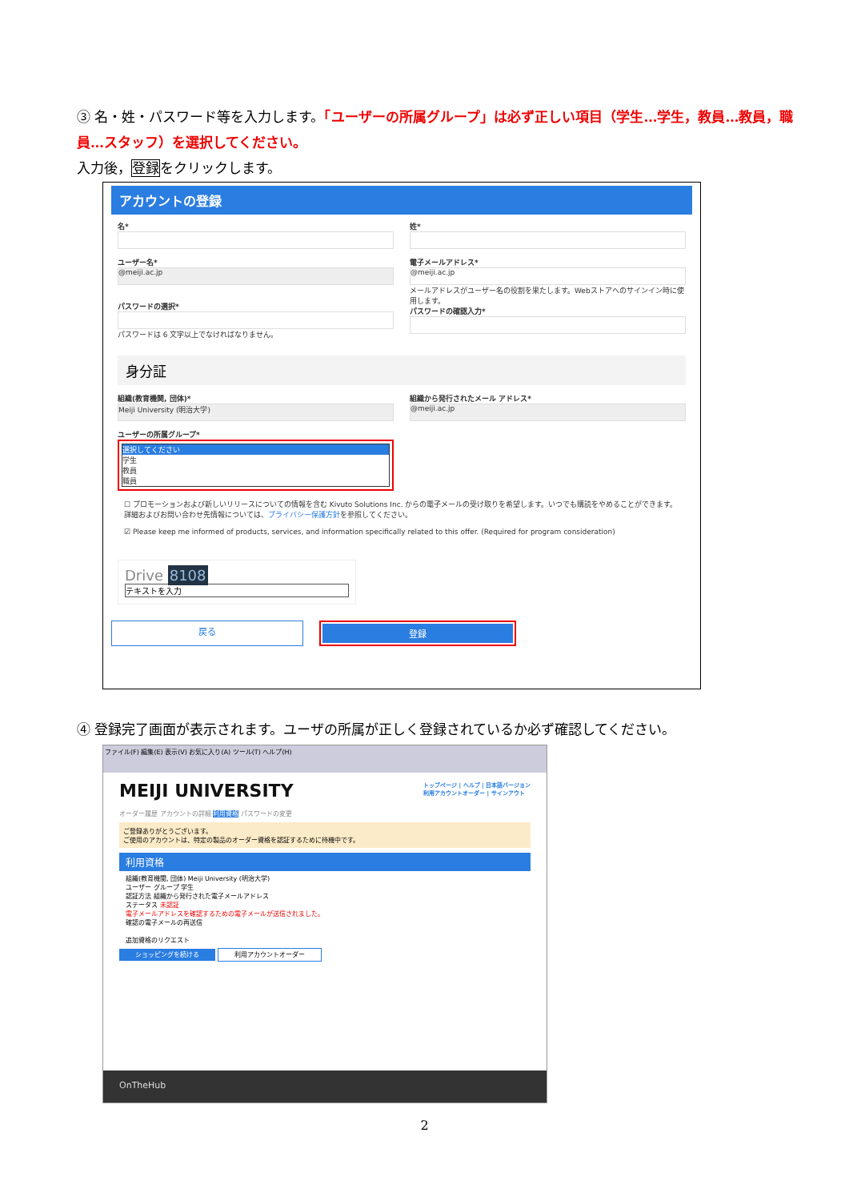③ 名・姓・パスワード等を入力します。「ユーザーの所属グループ」は必ず正しい項目（学生…学生，教員…教員，職員…スタッフ）を選択してください。
入力後，登録をクリックします。
アカウントの登録
名*
ユーザー名*
@meiji.ac.jp
パスワードの選択*
パスワードは 6 文字以上でなければなりません。
姓*
電子メールアドレス*
@meiji.ac.jp
メールアドレスがユーザー名の役割を果たします。Webストアへのサインイン時に使用します。
パスワードの確認入力*
身分証
組織(教育機関, 団体)*
Meiji University (明治大学)
ユーザーの所属グループ*
選択してください
学生
教員
職員
組織から発行されたメール アドレス*
@meiji.ac.jp
☐ プロモーションおよび新しいリリースについての情報を含む Kivuto Solutions Inc. からの電子メールの受け取りを希望します。いつでも購読をやめることができます。詳細およびお問い合わせ先情報については、プライバシー保護方針を参照してください。
☑ Please keep me informed of products, services, and information specifically related to this offer. (Required for program consideration)
Drive 8108
テキストを入力
戻る 登録
④ 登録完了画面が表示されます。ユーザの所属が正しく登録されているか必ず確認してください。
ファイル(F) 編集(E) 表示(V) お気に入り(A) ツール(T) ヘルプ(H)
MEIJI UNIVERSITY トップページ | ヘルプ | 日本語バージョン
利用アカウントオーダー | サインアウト
オーダー履歴 アカウントの詳細 利用資格 パスワードの変更
ご登録ありがとうございます。
ご使用のアカウントは、特定の製品のオーダー資格を認証するために待機中です。
利用資格
組織(教育機関, 団体) Meiji University (明治大学)
ユーザー グループ 学生
認証方法 組織から発行された電子メールアドレス
ステータス 未認証
電子メールアドレスを確認するための電子メールが送信されました。
確認の電子メールの再送信
追加資格のリクエスト
ショッピングを続ける 利用アカウントオーダー
OnTheHub
2